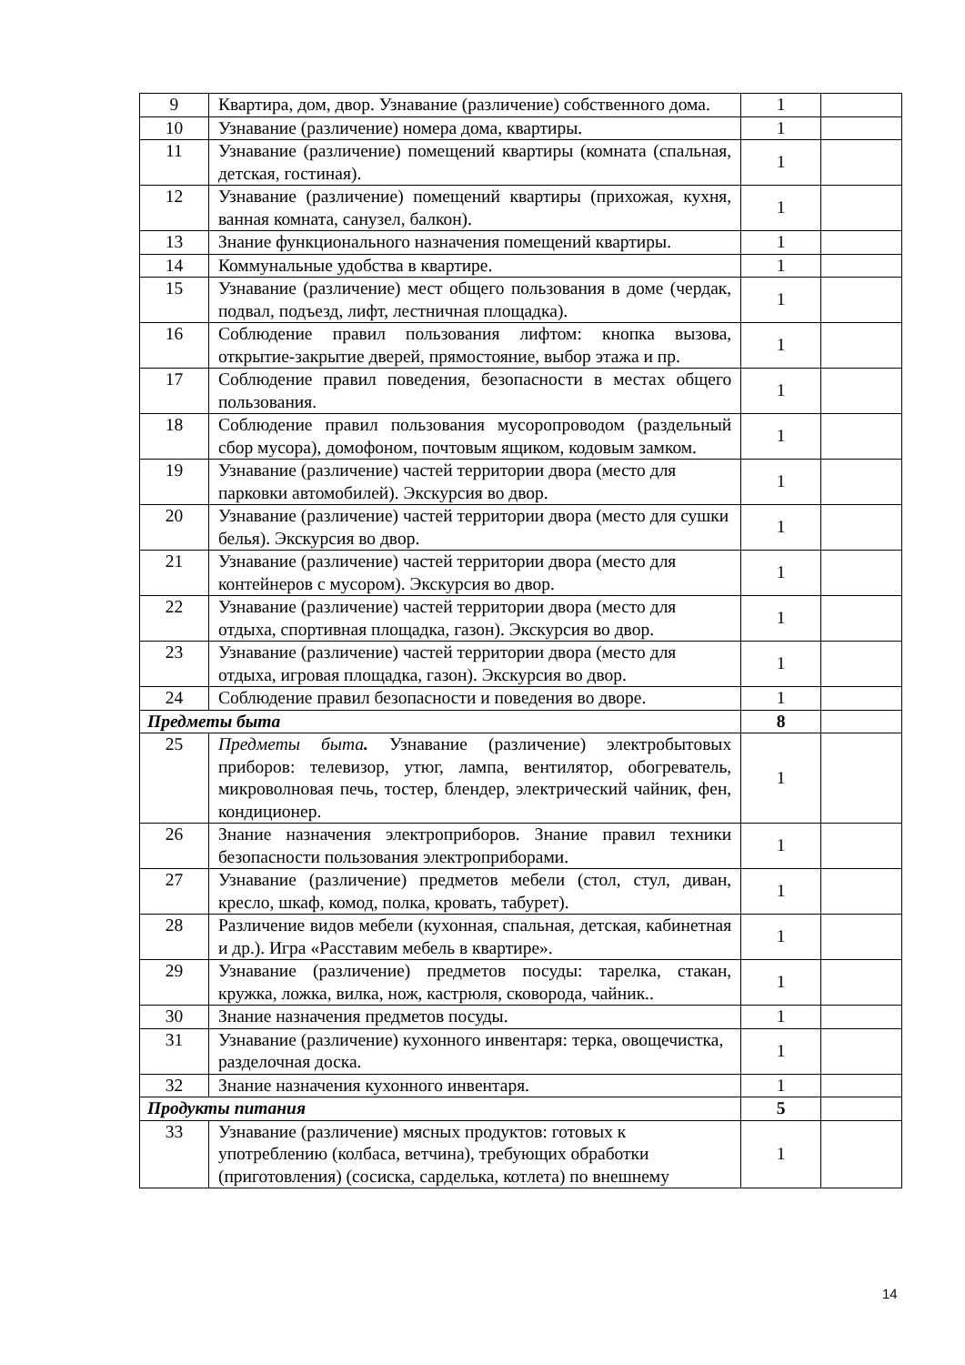| 9 | Квартира, дом, двор. Узнавание (различение) собственного дома. | 1 | |
| 10 | Узнавание (различение) номера дома, квартиры. | 1 | |
| 11 | Узнавание (различение) помещений квартиры (комната (спальная, детская, гостиная). | 1 | |
| 12 | Узнавание (различение) помещений квартиры (прихожая, кухня, ванная комната, санузел, балкон). | 1 | |
| 13 | Знание функционального назначения помещений квартиры. | 1 | |
| 14 | Коммунальные удобства в квартире. | 1 | |
| 15 | Узнавание (различение) мест общего пользования в доме (чердак, подвал, подъезд, лифт, лестничная площадка). | 1 | |
| 16 | Соблюдение правил пользования лифтом: кнопка вызова, открытие-закрытие дверей, прямостояние, выбор этажа и пр. | 1 | |
| 17 | Соблюдение правил поведения, безопасности в местах общего пользования. | 1 | |
| 18 | Соблюдение правил пользования мусоропроводом (раздельный сбор мусора), домофоном, почтовым ящиком, кодовым замком. | 1 | |
| 19 | Узнавание (различение) частей территории двора (место для парковки автомобилей). Экскурсия во двор. | 1 | |
| 20 | Узнавание (различение) частей территории двора (место для сушки белья). Экскурсия во двор. | 1 | |
| 21 | Узнавание (различение) частей территории двора (место для контейнеров с мусором). Экскурсия во двор. | 1 | |
| 22 | Узнавание (различение) частей территории двора (место для отдыха, спортивная площадка, газон). Экскурсия во двор. | 1 | |
| 23 | Узнавание (различение) частей территории двора (место для отдыха, игровая площадка, газон). Экскурсия во двор. | 1 | |
| 24 | Соблюдение правил безопасности и поведения во дворе. | 1 | |
| Предметы быта | | 8 | |
| 25 | Предметы быта . Узнавание (различение) электробытовых приборов: телевизор, утюг, лампа, вентилятор, обогреватель, микроволновая печь, тостер, блендер, электрический чайник, фен, кондиционер. | 1 | |
| 26 | Знание назначения электроприборов. Знание правил техники безопасности пользования электроприборами. | 1 | |
| 27 | Узнавание (различение) предметов мебели (стол, стул, диван, кресло, шкаф, комод, полка, кровать, табурет). | 1 | |
| 28 | Различение видов мебели (кухонная, спальная, детская, кабинетная и др.). Игра «Расставим мебель в квартире». | 1 | |
| 29 | Узнавание (различение) предметов посуды: тарелка, стакан, кружка, ложка, вилка, нож, кастрюля, сковорода, чайник.. | 1 | |
| 30 | Знание назначения предметов посуды. | 1 | |
| 31 | Узнавание (различение) кухонного инвентаря: терка, овощечистка, разделочная доска. | 1 | |
| 32 | Знание назначения кухонного инвентаря. | 1 | |
| Продукты питания | | 5 | |
| 33 | Узнавание (различение) мясных продуктов: готовых к употреблению (колбаса, ветчина), требующих обработки (приготовления) (сосиска, сарделька, котлета) по внешнему | 1 | |
14